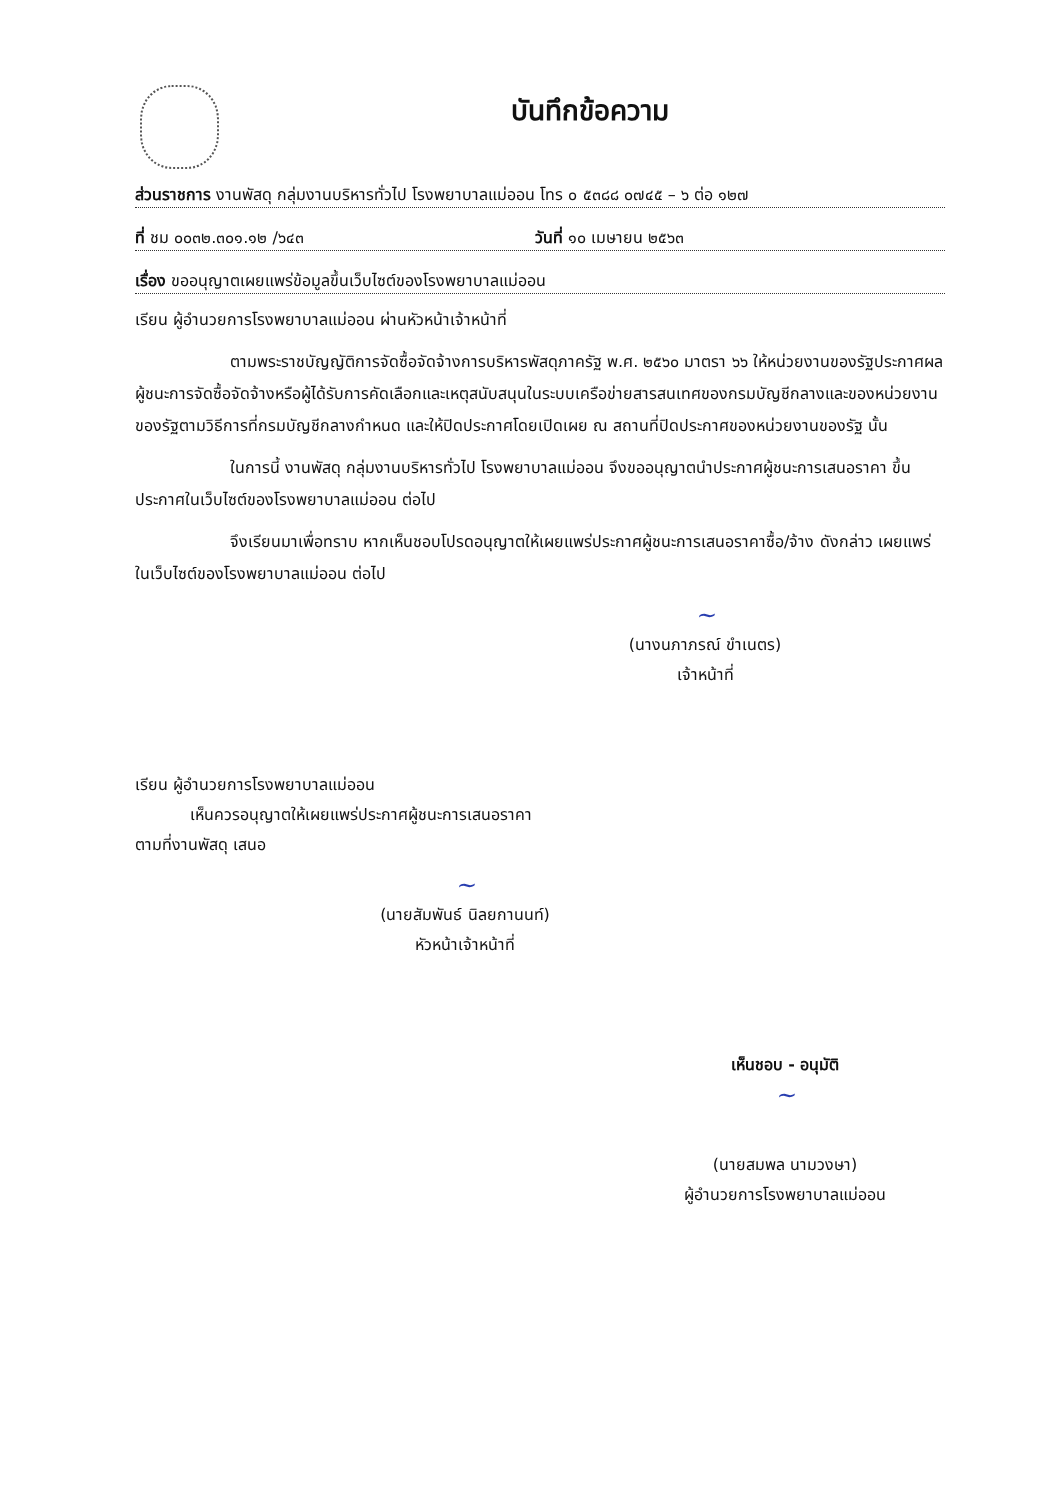บันทึกข้อความ
ส่วนราชการ งานพัสดุ กลุ่มงานบริหารทั่วไป โรงพยาบาลแม่ออน โทร ๐ ๕๓๘๘ ๐๗๔๕ – ๖ ต่อ ๑๒๗
ที่ ชม ๐๐๓๒.๓๐๑.๑๒ /๖๔๓ วันที่ ๑๐ เมษายน ๒๕๖๓
เรื่อง ขออนุญาตเผยแพร่ข้อมูลขึ้นเว็บไซต์ของโรงพยาบาลแม่ออน
เรียน ผู้อำนวยการโรงพยาบาลแม่ออน ผ่านหัวหน้าเจ้าหน้าที่
ตามพระราชบัญญัติการจัดซื้อจัดจ้างการบริหารพัสดุภาครัฐ พ.ศ. ๒๕๖๐ มาตรา ๖๖ ให้หน่วยงานของรัฐประกาศผลผู้ชนะการจัดซื้อจัดจ้างหรือผู้ได้รับการคัดเลือกและเหตุสนับสนุนในระบบเครือข่ายสารสนเทศของกรมบัญชีกลางและของหน่วยงานของรัฐตามวิธีการที่กรมบัญชีกลางกำหนด และให้ปิดประกาศโดยเปิดเผย ณ สถานที่ปิดประกาศของหน่วยงานของรัฐ นั้น
ในการนี้ งานพัสดุ กลุ่มงานบริหารทั่วไป โรงพยาบาลแม่ออน จึงขออนุญาตนำประกาศผู้ชนะการเสนอราคา ขึ้นประกาศในเว็บไซต์ของโรงพยาบาลแม่ออน ต่อไป
จึงเรียนมาเพื่อทราบ หากเห็นชอบโปรดอนุญาตให้เผยแพร่ประกาศผู้ชนะการเสนอราคาซื้อ/จ้าง ดังกล่าว เผยแพร่ในเว็บไซต์ของโรงพยาบาลแม่ออน ต่อไป
~
(นางนภาภรณ์ ขำเนตร)
เจ้าหน้าที่
เรียน ผู้อำนวยการโรงพยาบาลแม่ออน
เห็นควรอนุญาตให้เผยแพร่ประกาศผู้ชนะการเสนอราคา
ตามที่งานพัสดุ เสนอ
~
(นายสัมพันธ์ นิลยกานนท์)
หัวหน้าเจ้าหน้าที่
เห็นชอบ - อนุมัติ
~
(นายสมพล นามวงษา)
ผู้อำนวยการโรงพยาบาลแม่ออน